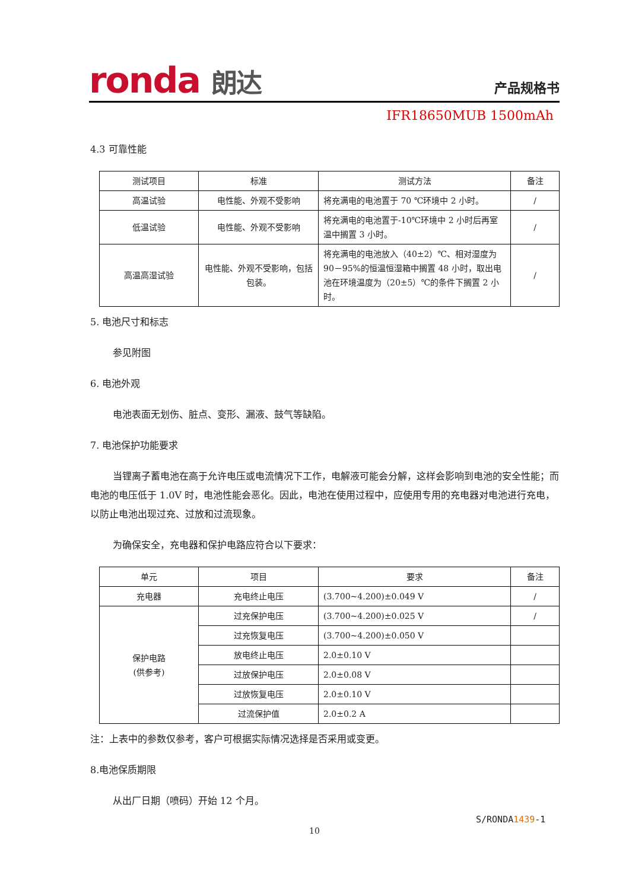ronda 朗达 产品规格书
IFR18650MUB 1500mAh
4.3 可靠性能
| 测试项目 | 标准 | 测试方法 | 备注 |
| --- | --- | --- | --- |
| 高温试验 | 电性能、外观不受影响 | 将充满电的电池置于 70 ℃环境中 2 小时。 | / |
| 低温试验 | 电性能、外观不受影响 | 将充满电的电池置于-10℃环境中 2 小时后再室温中搁置 3 小时。 | / |
| 高温高湿试验 | 电性能、外观不受影响，包括包装。 | 将充满电的电池放入（40±2）℃、相对湿度为 90－95%的恒温恒湿箱中搁置 48 小时，取出电池在环境温度为（20±5）℃的条件下搁置 2 小时。 | / |
5. 电池尺寸和标志
参见附图
6. 电池外观
电池表面无划伤、脏点、变形、漏液、鼓气等缺陷。
7. 电池保护功能要求
当锂离子蓄电池在高于允许电压或电流情况下工作，电解液可能会分解，这样会影响到电池的安全性能；而电池的电压低于 1.0V 时，电池性能会恶化。因此，电池在使用过程中，应使用专用的充电器对电池进行充电，以防止电池出现过充、过放和过流现象。
为确保安全，充电器和保护电路应符合以下要求：
| 单元 | 项目 | 要求 | 备注 |
| --- | --- | --- | --- |
| 充电器 | 充电终止电压 | (3.700~4.200)±0.049 V | / |
| 保护电路 (供参考) | 过充保护电压 | (3.700~4.200)±0.025 V | / |
| | 过充恢复电压 | (3.700~4.200)±0.050 V | |
| | 放电终止电压 | 2.0±0.10 V | |
| | 过放保护电压 | 2.0±0.08 V | |
| | 过放恢复电压 | 2.0±0.10 V | |
| | 过流保护值 | 2.0±0.2 A | |
注：上表中的参数仅参考，客户可根据实际情况选择是否采用或变更。
8.电池保质期限
从出厂日期（喷码）开始 12 个月。
S/RONDA1439-1
10